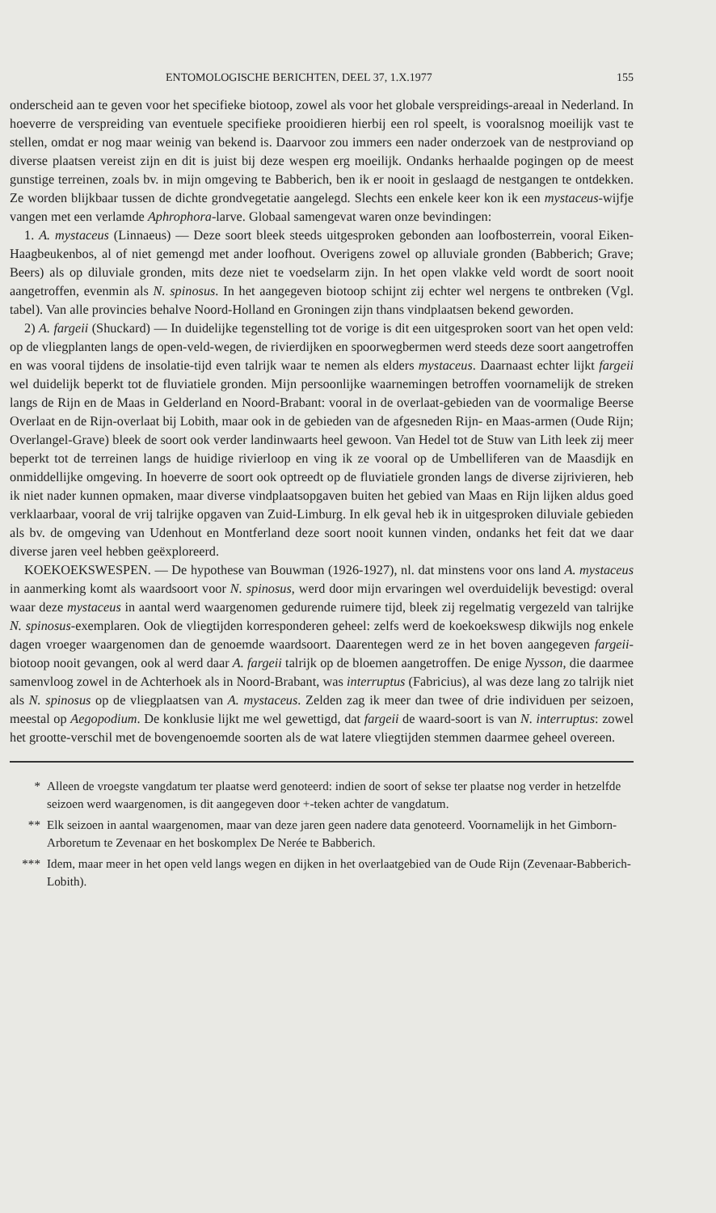ENTOMOLOGISCHE BERICHTEN, DEEL 37, 1.X.1977 155
onderscheid aan te geven voor het specifieke biotoop, zowel als voor het globale verspreidings-areaal in Nederland. In hoeverre de verspreiding van eventuele specifieke prooidieren hierbij een rol speelt, is vooralsnog moeilijk vast te stellen, omdat er nog maar weinig van bekend is. Daarvoor zou immers een nader onderzoek van de nestproviand op diverse plaatsen vereist zijn en dit is juist bij deze wespen erg moeilijk. Ondanks herhaalde pogingen op de meest gunstige terreinen, zoals bv. in mijn omgeving te Babberich, ben ik er nooit in geslaagd de nestgangen te ontdekken. Ze worden blijkbaar tussen de dichte grondvegetatie aangelegd. Slechts een enkele keer kon ik een mystaceus-wijfje vangen met een verlamde Aphrophora-larve. Globaal samengevat waren onze bevindingen:
1. A. mystaceus (Linnaeus) — Deze soort bleek steeds uitgesproken gebonden aan loofbosterrein, vooral Eiken-Haagbeukenbos, al of niet gemengd met ander loofhout. Overigens zowel op alluviale gronden (Babberich; Grave; Beers) als op diluviale gronden, mits deze niet te voedselarm zijn. In het open vlakke veld wordt de soort nooit aangetroffen, evenmin als N. spinosus. In het aangegeven biotoop schijnt zij echter wel nergens te ontbreken (Vgl. tabel). Van alle provincies behalve Noord-Holland en Groningen zijn thans vindplaatsen bekend geworden.
2) A. fargeii (Shuckard) — In duidelijke tegenstelling tot de vorige is dit een uitgesproken soort van het open veld: op de vliegplanten langs de open-veld-wegen, de rivierdijken en spoorwegbermen werd steeds deze soort aangetroffen en was vooral tijdens de insolatie-tijd even talrijk waar te nemen als elders mystaceus. Daarnaast echter lijkt fargeii wel duidelijk beperkt tot de fluviatiele gronden. Mijn persoonlijke waarnemingen betroffen voornamelijk de streken langs de Rijn en de Maas in Gelderland en Noord-Brabant: vooral in de overlaat-gebieden van de voormalige Beerse Overlaat en de Rijn-overlaat bij Lobith, maar ook in de gebieden van de afgesneden Rijn- en Maas-armen (Oude Rijn; Overlangel-Grave) bleek de soort ook verder landinwaarts heel gewoon. Van Hedel tot de Stuw van Lith leek zij meer beperkt tot de terreinen langs de huidige rivierloop en ving ik ze vooral op de Umbelliferen van de Maasdijk en onmiddellijke omgeving. In hoeverre de soort ook optreedt op de fluviatiele gronden langs de diverse zijrivieren, heb ik niet nader kunnen opmaken, maar diverse vindplaatsopgaven buiten het gebied van Maas en Rijn lijken aldus goed verklaarbaar, vooral de vrij talrijke opgaven van Zuid-Limburg. In elk geval heb ik in uitgesproken diluviale gebieden als bv. de omgeving van Udenhout en Montferland deze soort nooit kunnen vinden, ondanks het feit dat we daar diverse jaren veel hebben geëxploreerd.
KOEKOEKSWESPEN. — De hypothese van Bouwman (1926-1927), nl. dat minstens voor ons land A. mystaceus in aanmerking komt als waardsoort voor N. spinosus, werd door mijn ervaringen wel overduidelijk bevestigd: overal waar deze mystaceus in aantal werd waargenomen gedurende ruimere tijd, bleek zij regelmatig vergezeld van talrijke N. spinosus-exemplaren. Ook de vliegtijden korresponderen geheel: zelfs werd de koekoekswesp dikwijls nog enkele dagen vroeger waargenomen dan de genoemde waardsoort. Daarentegen werd ze in het boven aangegeven fargeii-biotoop nooit gevangen, ook al werd daar A. fargeii talrijk op de bloemen aangetroffen. De enige Nysson, die daarmee samenvloog zowel in de Achterhoek als in Noord-Brabant, was interruptus (Fabricius), al was deze lang zo talrijk niet als N. spinosus op de vliegplaatsen van A. mystaceus. Zelden zag ik meer dan twee of drie individuen per seizoen, meestal op Aegopodium. De konklusie lijkt me wel gewettigd, dat fargeii de waard-soort is van N. interruptus: zowel het grootte-verschil met de bovengenoemde soorten als de wat latere vliegtijden stemmen daarmee geheel overeen.
* Alleen de vroegste vangdatum ter plaatse werd genoteerd: indien de soort of sekse ter plaatse nog verder in hetzelfde seizoen werd waargenomen, is dit aangegeven door +-teken achter de vangdatum.
** Elk seizoen in aantal waargenomen, maar van deze jaren geen nadere data genoteerd. Voornamelijk in het Gimborn-Arboretum te Zevenaar en het boskomplex De Nerée te Babberich.
*** Idem, maar meer in het open veld langs wegen en dijken in het overlaatgebied van de Oude Rijn (Zevenaar-Babberich-Lobith).